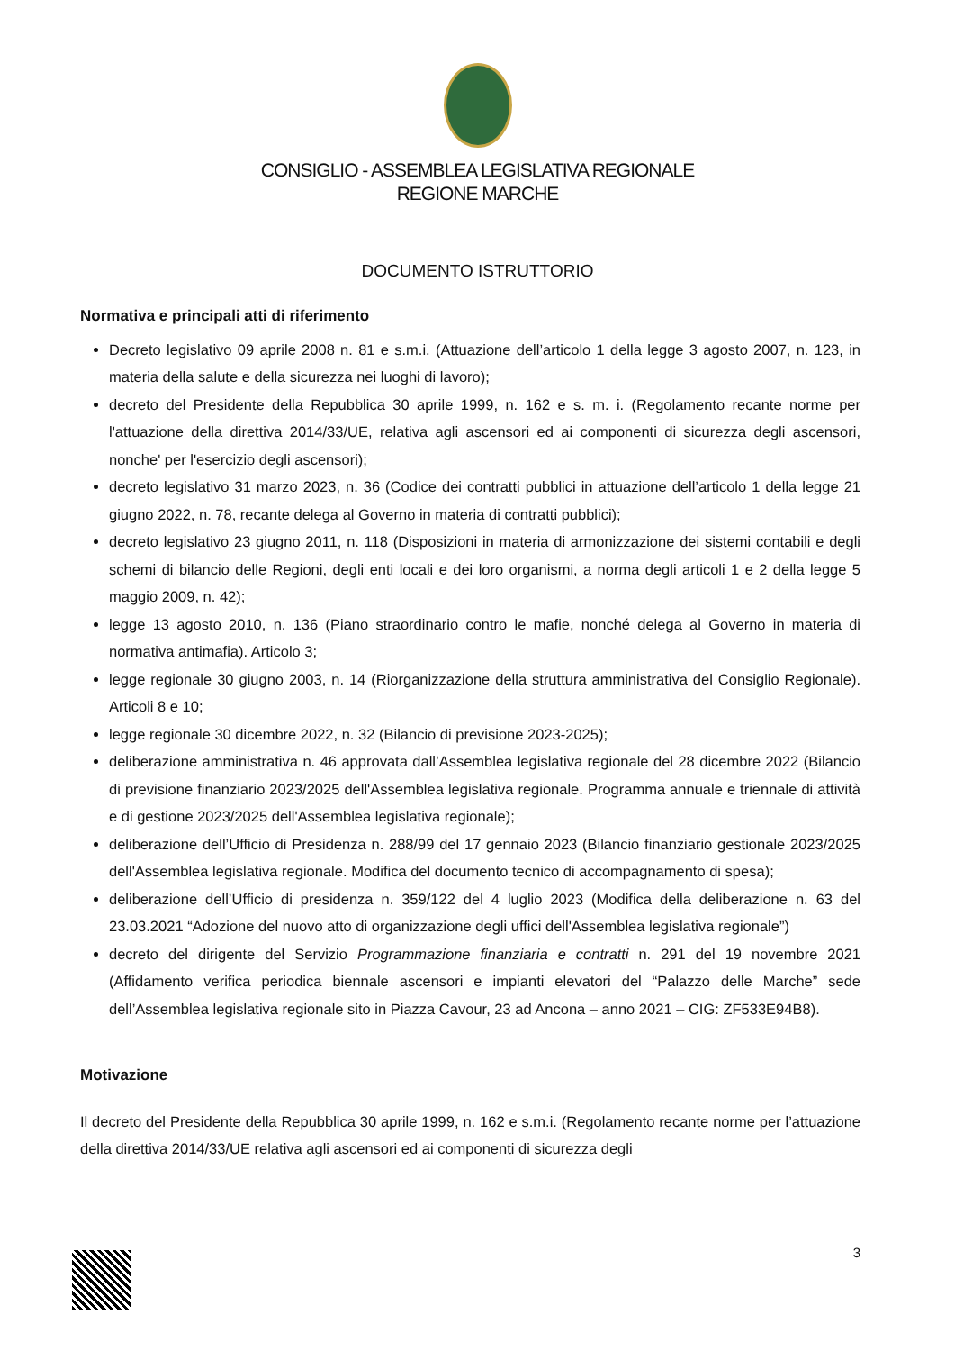CONSIGLIO - ASSEMBLEA LEGISLATIVA REGIONALE
REGIONE MARCHE
DOCUMENTO ISTRUTTORIO
Normativa e principali atti di riferimento
Decreto legislativo 09 aprile 2008 n. 81 e s.m.i. (Attuazione dell’articolo 1 della legge 3 agosto 2007, n. 123, in materia della salute e della sicurezza nei luoghi di lavoro);
decreto del Presidente della Repubblica 30 aprile 1999, n. 162 e s. m. i. (Regolamento recante norme per l'attuazione della direttiva 2014/33/UE, relativa agli ascensori ed ai componenti di sicurezza degli ascensori, nonche' per l'esercizio degli ascensori);
decreto legislativo 31 marzo 2023, n. 36 (Codice dei contratti pubblici in attuazione dell’articolo 1 della legge 21 giugno 2022, n. 78, recante delega al Governo in materia di contratti pubblici);
decreto legislativo 23 giugno 2011, n. 118 (Disposizioni in materia di armonizzazione dei sistemi contabili e degli schemi di bilancio delle Regioni, degli enti locali e dei loro organismi, a norma degli articoli 1 e 2 della legge 5 maggio 2009, n. 42);
legge 13 agosto 2010, n. 136 (Piano straordinario contro le mafie, nonché delega al Governo in materia di normativa antimafia). Articolo 3;
legge regionale 30 giugno 2003, n. 14 (Riorganizzazione della struttura amministrativa del Consiglio Regionale). Articoli 8 e 10;
legge regionale 30 dicembre 2022, n. 32 (Bilancio di previsione 2023-2025);
deliberazione amministrativa n. 46 approvata dall’Assemblea legislativa regionale del 28 dicembre 2022 (Bilancio di previsione finanziario 2023/2025 dell'Assemblea legislativa regionale. Programma annuale e triennale di attività e di gestione 2023/2025 dell'Assemblea legislativa regionale);
deliberazione dell’Ufficio di Presidenza n. 288/99 del 17 gennaio 2023 (Bilancio finanziario gestionale 2023/2025 dell'Assemblea legislativa regionale. Modifica del documento tecnico di accompagnamento di spesa);
deliberazione dell’Ufficio di presidenza n. 359/122 del 4 luglio 2023 (Modifica della deliberazione n. 63 del 23.03.2021 “Adozione del nuovo atto di organizzazione degli uffici dell'Assemblea legislativa regionale”)
decreto del dirigente del Servizio Programmazione finanziaria e contratti n. 291 del 19 novembre 2021 (Affidamento verifica periodica biennale ascensori e impianti elevatori del “Palazzo delle Marche” sede dell’Assemblea legislativa regionale sito in Piazza Cavour, 23 ad Ancona – anno 2021 – CIG: ZF533E94B8).
Motivazione
Il decreto del Presidente della Repubblica 30 aprile 1999, n. 162 e s.m.i. (Regolamento recante norme per l’attuazione della direttiva 2014/33/UE relativa agli ascensori ed ai componenti di sicurezza degli
3